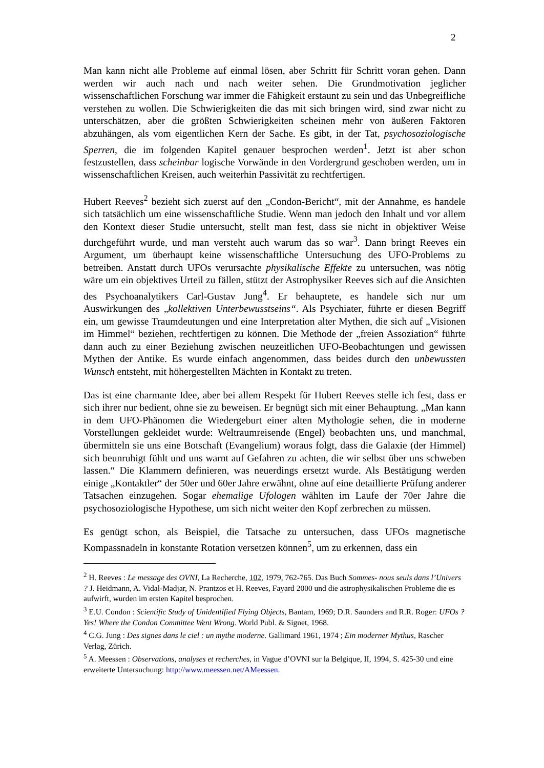2
Man kann nicht alle Probleme auf einmal lösen, aber Schritt für Schritt voran gehen. Dann werden wir auch nach und nach weiter sehen. Die Grundmotivation jeglicher wissenschaftlichen Forschung war immer die Fähigkeit erstaunt zu sein und das Unbegreifliche verstehen zu wollen. Die Schwierigkeiten die das mit sich bringen wird, sind zwar nicht zu unterschätzen, aber die größten Schwierigkeiten scheinen mehr von äußeren Faktoren abzuhängen, als vom eigentlichen Kern der Sache. Es gibt, in der Tat, psychosoziologische Sperren, die im folgenden Kapitel genauer besprochen werden<sup>1</sup>. Jetzt ist aber schon festzustellen, dass scheinbar logische Vorwände in den Vordergrund geschoben werden, um in wissenschaftlichen Kreisen, auch weiterhin Passivität zu rechtfertigen.
Hubert Reeves<sup>2</sup> bezieht sich zuerst auf den „Condon-Bericht“, mit der Annahme, es handele sich tatsächlich um eine wissenschaftliche Studie. Wenn man jedoch den Inhalt und vor allem den Kontext dieser Studie untersucht, stellt man fest, dass sie nicht in objektiver Weise durchgeführt wurde, und man versteht auch warum das so war<sup>3</sup>. Dann bringt Reeves ein Argument, um überhaupt keine wissenschaftliche Untersuchung des UFO-Problems zu betreiben. Anstatt durch UFOs verursachte physikalische Effekte zu untersuchen, was nötig wäre um ein objektives Urteil zu fällen, stützt der Astrophysiker Reeves sich auf die Ansichten des Psychoanalytikers Carl-Gustav Jung<sup>4</sup>. Er behauptete, es handele sich nur um Auswirkungen des „kollektiven Unterbewusstseins“. Als Psychiater, führte er diesen Begriff ein, um gewisse Traumdeutungen und eine Interpretation alter Mythen, die sich auf „Visionen im Himmel“ beziehen, rechtfertigen zu können. Die Methode der „freien Assoziation“ führte dann auch zu einer Beziehung zwischen neuzeitlichen UFO-Beobachtungen und gewissen Mythen der Antike. Es wurde einfach angenommen, dass beides durch den unbewussten Wunsch entsteht, mit höhergestellten Mächten in Kontakt zu treten.
Das ist eine charmante Idee, aber bei allem Respekt für Hubert Reeves stelle ich fest, dass er sich ihrer nur bedient, ohne sie zu beweisen. Er begnügt sich mit einer Behauptung. „Man kann in dem UFO-Phänomen die Wiedergeburt einer alten Mythologie sehen, die in moderne Vorstellungen gekleidet wurde: Weltraumreisende (Engel) beobachten uns, und manchmal, übermitteln sie uns eine Botschaft (Evangelium) woraus folgt, dass die Galaxie (der Himmel) sich beunruhigt fühlt und uns warnt auf Gefahren zu achten, die wir selbst über uns schweben lassen.“ Die Klammern definieren, was neuerdings ersetzt wurde. Als Bestätigung werden einige „Kontaktler“ der 50er und 60er Jahre erwähnt, ohne auf eine detaillierte Prüfung anderer Tatsachen einzugehen. Sogar ehemalige Ufologen wählten im Laufe der 70er Jahre die psychosoziologische Hypothese, um sich nicht weiter den Kopf zerbrechen zu müssen.
Es genügt schon, als Beispiel, die Tatsache zu untersuchen, dass UFOs magnetische Kompassnadeln in konstante Rotation versetzen können<sup>5</sup>, um zu erkennen, dass ein
<sup>2</sup> H. Reeves : Le message des OVNI, La Recherche, 102, 1979, 762-765. Das Buch Sommes- nous seuls dans l’Univers ? J. Heidmann, A. Vidal-Madjar, N. Prantzos et H. Reeves, Fayard 2000 und die astrophysikalischen Probleme die es aufwirft, wurden im ersten Kapitel besprochen.
<sup>3</sup> E.U. Condon : Scientific Study of Unidentified Flying Objects, Bantam, 1969; D.R. Saunders and R.R. Roger: UFOs ? Yes! Where the Condon Committee Went Wrong. World Publ. & Signet, 1968.
<sup>4</sup> C.G. Jung : Des signes dans le ciel : un mythe moderne. Gallimard 1961, 1974 ; Ein moderner Mythus, Rascher Verlag, Zürich.
<sup>5</sup> A. Meessen : Observations, analyses et recherches, in Vague d’OVNI sur la Belgique, II, 1994, S. 425-30 und eine erweiterte Untersuchung: http://www.meessen.net/AMeessen.